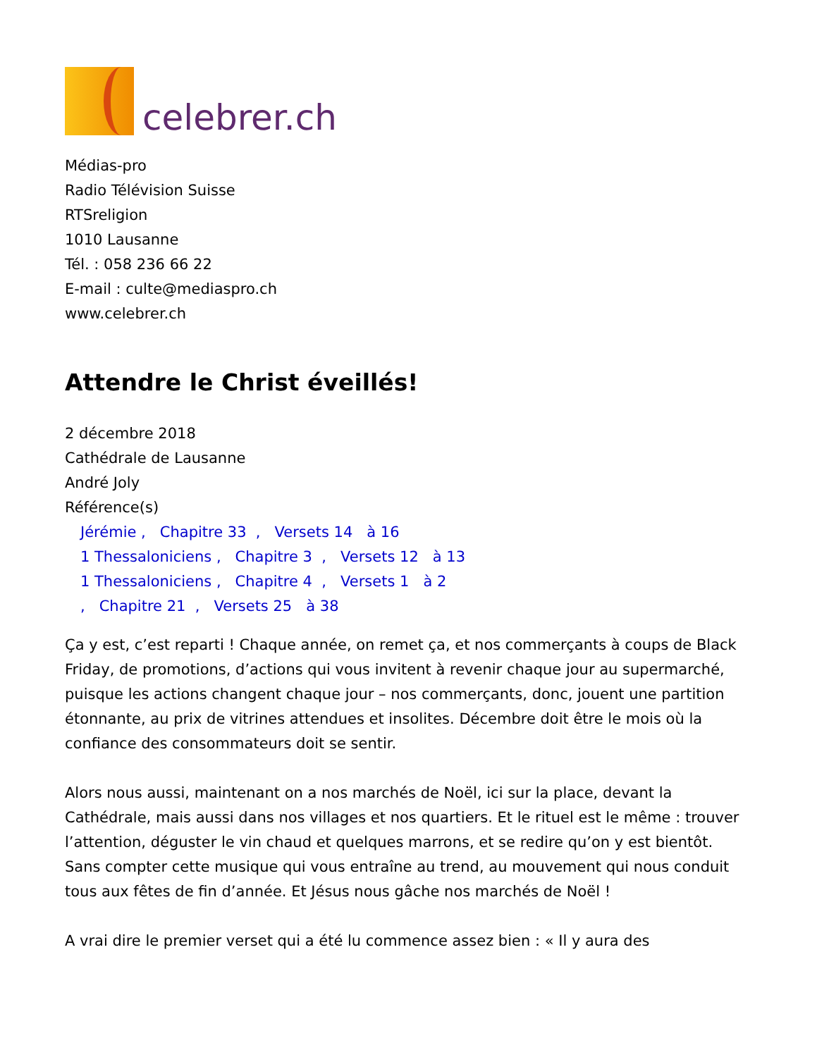celebrer.ch
Médias-pro
Radio Télévision Suisse
RTSreligion
1010 Lausanne
Tél. : 058 236 66 22
E-mail : culte@mediaspro.ch
www.celebrer.ch
Attendre le Christ éveillés!
2 décembre 2018
Cathédrale de Lausanne
André Joly
Référence(s)
Jérémie , Chapitre 33 , Versets 14 à 16
1 Thessaloniciens , Chapitre 3 , Versets 12 à 13
1 Thessaloniciens , Chapitre 4 , Versets 1 à 2
, Chapitre 21 , Versets 25 à 38
Ça y est, c’est reparti ! Chaque année, on remet ça, et nos commerçants à coups de Black Friday, de promotions, d’actions qui vous invitent à revenir chaque jour au supermarché, puisque les actions changent chaque jour – nos commerçants, donc, jouent une partition étonnante, au prix de vitrines attendues et insolites. Décembre doit être le mois où la confiance des consommateurs doit se sentir.
Alors nous aussi, maintenant on a nos marchés de Noël, ici sur la place, devant la Cathédrale, mais aussi dans nos villages et nos quartiers. Et le rituel est le même : trouver l’attention, déguster le vin chaud et quelques marrons, et se redire qu’on y est bientôt. Sans compter cette musique qui vous entraîne au trend, au mouvement qui nous conduit tous aux fêtes de fin d’année. Et Jésus nous gâche nos marchés de Noël !
A vrai dire le premier verset qui a été lu commence assez bien : « Il y aura des